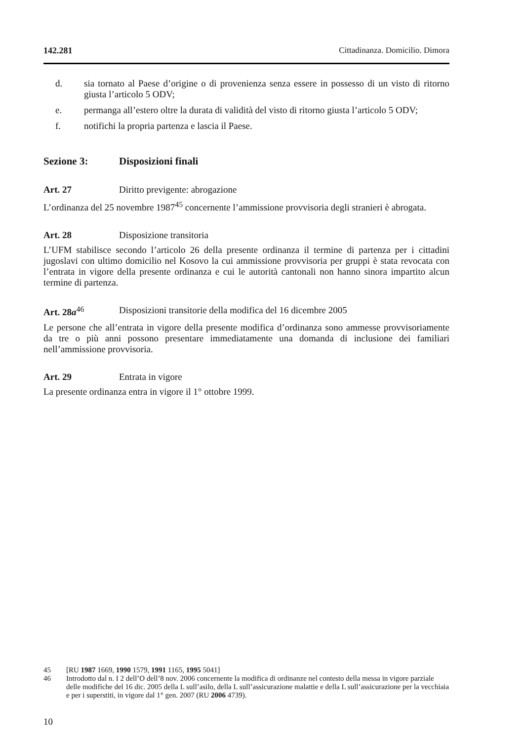142.281 Cittadinanza. Domicilio. Dimora
d. sia tornato al Paese d’origine o di provenienza senza essere in possesso di un visto di ritorno giusta l’articolo 5 ODV;
e. permanga all’estero oltre la durata di validità del visto di ritorno giusta l’articolo 5 ODV;
f. notifichi la propria partenza e lascia il Paese.
Sezione 3: Disposizioni finali
Art. 27 Diritto previgente: abrogazione
L’ordinanza del 25 novembre 1987<sup>45</sup> concernente l’ammissione provvisoria degli stranieri è abrogata.
Art. 28 Disposizione transitoria
L’UFM stabilisce secondo l’articolo 26 della presente ordinanza il termine di partenza per i cittadini jugoslavi con ultimo domicilio nel Kosovo la cui ammissione provvisoria per gruppi è stata revocata con l’entrata in vigore della presente ordinanza e cui le autorità cantonali non hanno sinora impartito alcun termine di partenza.
Art. 28a<sup>46</sup> Disposizioni transitorie della modifica del 16 dicembre 2005
Le persone che all’entrata in vigore della presente modifica d’ordinanza sono ammesse provvisoriamente da tre o più anni possono presentare immediatamente una domanda di inclusione dei familiari nell’ammissione provvisoria.
Art. 29 Entrata in vigore
La presente ordinanza entra in vigore il 1° ottobre 1999.
45 [RU 1987 1669, 1990 1579, 1991 1165, 1995 5041]
46 Introdotto dal n. I 2 dell’O dell’8 nov. 2006 concernente la modifica di ordinanze nel contesto della messa in vigore parziale delle modifiche del 16 dic. 2005 della L sull’asilo, della L sull’assicurazione malattie e della L sull’assicurazione per la vecchiaia e per i superstiti, in vigore dal 1° gen. 2007 (RU 2006 4739).
10